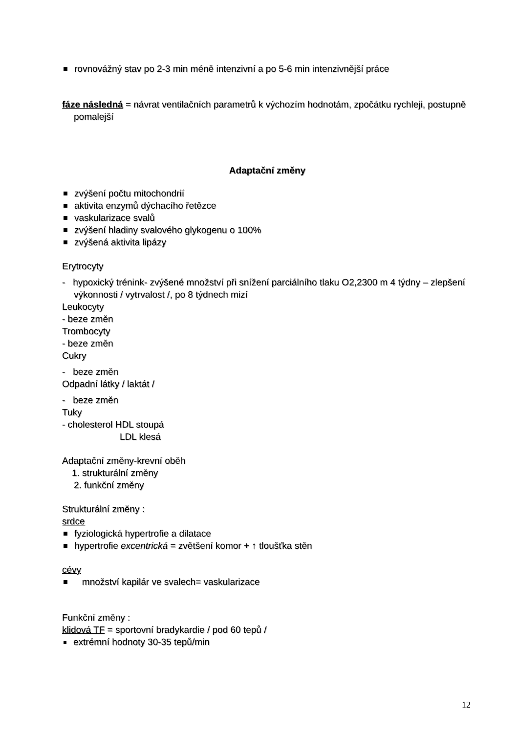rovnovážný stav po 2-3 min méně intenzivní a po 5-6 min intenzivnější práce
fáze následná = návrat ventilačních parametrů k výchozím hodnotám, zpočátku rychleji, postupně pomalejší
Adaptační změny
zvýšení počtu mitochondrií
aktivita enzymů dýchacího řetězce
vaskularizace svalů
zvýšení hladiny svalového glykogenu o 100%
zvýšená aktivita lipázy
Erytrocyty
- hypoxický trénink- zvýšené množství při snížení parciálního tlaku O2,2300 m 4 týdny – zlepšení výkonnosti / vytrvalost /, po 8 týdnech mizí
Leukocyty
- beze změn
Trombocyty
- beze změn
Cukry
- beze změn
Odpadní látky / laktát /
- beze změn
Tuky
- cholesterol HDL stoupá
LDL klesá
Adaptační změny-krevní oběh
1. strukturální změny
2. funkční změny
Strukturální změny :
srdce
fyziologická hypertrofie a dilatace
hypertrofie excentrická = zvětšení komor + ↑ tloušťka stěn
cévy
množství kapilár ve svalech= vaskularizace
Funkční změny :
klidová TF = sportovní bradykardie / pod 60 tepů /
extrémní hodnoty 30-35 tepů/min
12